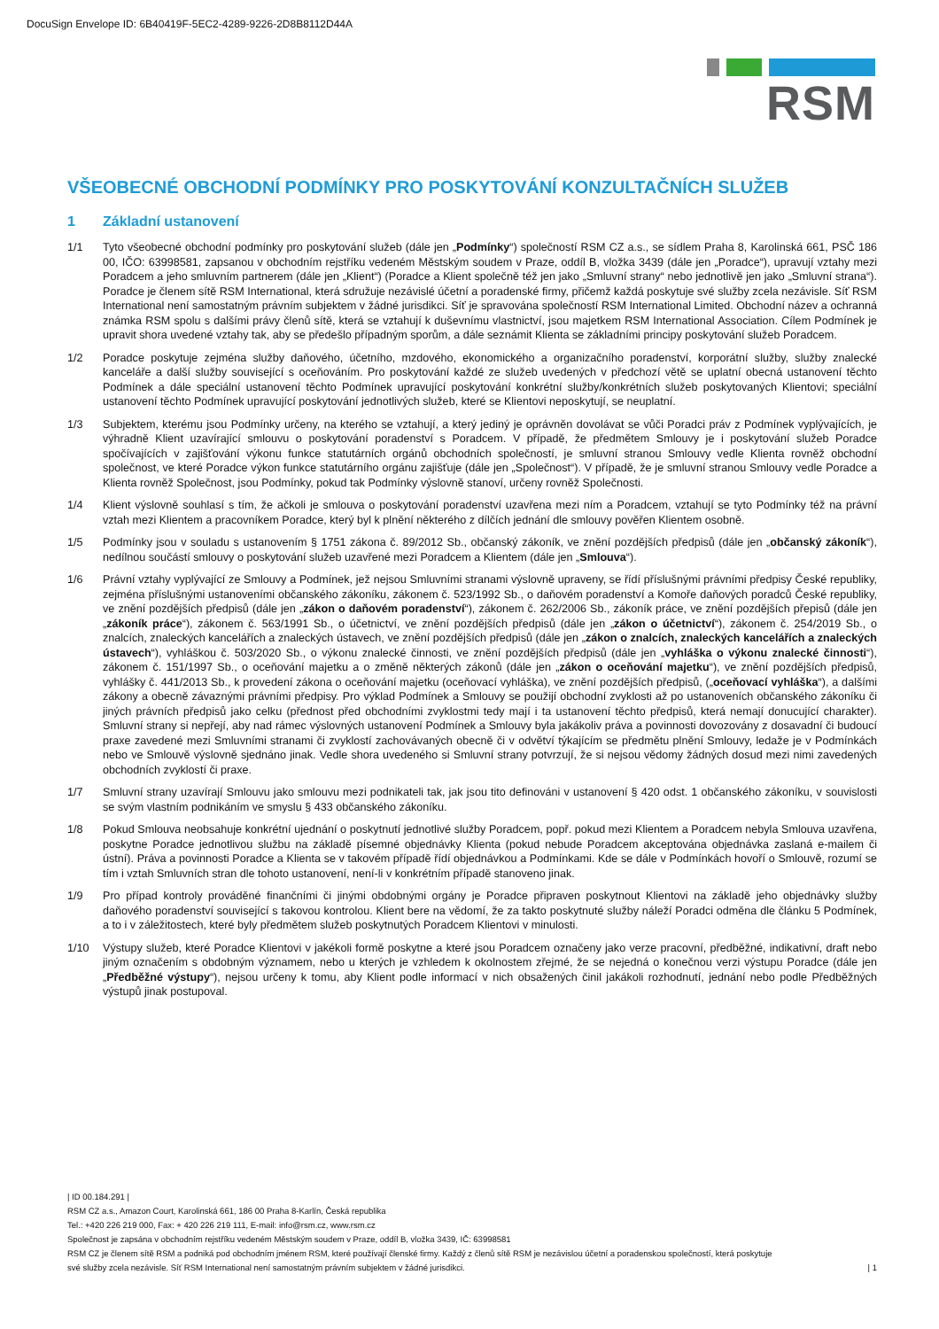DocuSign Envelope ID: 6B40419F-5EC2-4289-9226-2D8B8112D44A
RSM
VŠEOBECNÉ OBCHODNÍ PODMÍNKY PRO POSKYTOVÁNÍ KONZULTAČNÍCH SLUŽEB
1 Základní ustanovení
1/1 Tyto všeobecné obchodní podmínky pro poskytování služeb (dále jen „Podmínky“) společností RSM CZ a.s., se sídlem Praha 8, Karolinská 661, PSČ 186 00, IČO: 63998581, zapsanou v obchodním rejstříku vedeném Městským soudem v Praze, oddíl B, vložka 3439 (dále jen „Poradce“), upravují vztahy mezi Poradcem a jeho smluvním partnerem (dále jen „Klient“) (Poradce a Klient společně též jen jako „Smluvní strany“ nebo jednotlivě jen jako „Smluvní strana“). Poradce je členem sítě RSM International, která sdružuje nezávislé účetní a poradenské firmy, přičemž každá poskytuje své služby zcela nezávisle. Síť RSM International není samostatným právním subjektem v žádné jurisdikci. Síť je spravována společností RSM International Limited. Obchodní název a ochranná známka RSM spolu s dalšími právy členů sítě, která se vztahují k duševnímu vlastnictví, jsou majetkem RSM International Association. Cílem Podmínek je upravit shora uvedené vztahy tak, aby se předešlo případným sporům, a dále seznámit Klienta se základními principy poskytování služeb Poradcem.
1/2 Poradce poskytuje zejména služby daňového, účetního, mzdového, ekonomického a organizačního poradenství, korporátní služby, služby znalecké kanceláře a další služby související s oceňováním. Pro poskytování každé ze služeb uvedených v předchozí větě se uplatní obecná ustanovení těchto Podmínek a dále speciální ustanovení těchto Podmínek upravující poskytování konkrétní služby/konkrétních služeb poskytovaných Klientovi; speciální ustanovení těchto Podmínek upravující poskytování jednotlivých služeb, které se Klientovi neposkytují, se neuplatní.
1/3 Subjektem, kterému jsou Podmínky určeny, na kterého se vztahují, a který jediný je oprávněn dovolávat se vůči Poradci práv z Podmínek vyplývajících, je výhradně Klient uzavírající smlouvu o poskytování poradenství s Poradcem. V případě, že předmětem Smlouvy je i poskytování služeb Poradce spočívajících v zajišťování výkonu funkce statutárních orgánů obchodních společností, je smluvní stranou Smlouvy vedle Klienta rovněž obchodní společnost, ve které Poradce výkon funkce statutárního orgánu zajišťuje (dále jen „Společnost“). V případě, že je smluvní stranou Smlouvy vedle Poradce a Klienta rovněž Společnost, jsou Podmínky, pokud tak Podmínky výslovně stanoví, určeny rovněž Společnosti.
1/4 Klient výslovně souhlasí s tím, že ačkoli je smlouva o poskytování poradenství uzavřena mezi ním a Poradcem, vztahují se tyto Podmínky též na právní vztah mezi Klientem a pracovníkem Poradce, který byl k plnění některého z dílčích jednání dle smlouvy pověřen Klientem osobně.
1/5 Podmínky jsou v souladu s ustanovením § 1751 zákona č. 89/2012 Sb., občanský zákoník, ve znění pozdějších předpisů (dále jen „občanský zákoník“), nedílnou součástí smlouvy o poskytování služeb uzavřené mezi Poradcem a Klientem (dále jen „Smlouva“).
1/6 Právní vztahy vyplývající ze Smlouvy a Podmínek, jež nejsou Smluvními stranami výslovně upraveny, se řídí příslušnými právními předpisy České republiky, zejména příslušnými ustanoveními občanského zákoníku, zákonem č. 523/1992 Sb., o daňovém poradenství a Komoře daňových poradců České republiky, ve znění pozdějších předpisů (dále jen „zákon o daňovém poradenství“), zákonem č. 262/2006 Sb., zákoník práce, ve znění pozdějších přepisů (dále jen „zákoník práce“), zákonem č. 563/1991 Sb., o účetnictví, ve znění pozdějších předpisů (dále jen „zákon o účetnictví“), zákonem č. 254/2019 Sb., o znalcích, znaleckých kancelářích a znaleckých ústavech, ve znění pozdějších předpisů (dále jen „zákon o znalcích, znaleckých kancelářích a znaleckých ústavech“), vyhláškou č. 503/2020 Sb., o výkonu znalecké činnosti, ve znění pozdějších předpisů (dále jen „vyhláška o výkonu znalecké činnosti“), zákonem č. 151/1997 Sb., o oceňování majetku a o změně některých zákonů (dále jen „zákon o oceňování majetku“), ve znění pozdějších předpisů, vyhlášky č. 441/2013 Sb., k provedení zákona o oceňování majetku (oceňovací vyhláška), ve znění pozdějších předpisů, („oceňovací vyhláška“), a dalšími zákony a obecně závaznými právními předpisy. Pro výklad Podmínek a Smlouvy se použijí obchodní zvyklosti až po ustanoveních občanského zákoníku či jiných právních předpisů jako celku (přednost před obchodními zvyklostmi tedy mají i ta ustanovení těchto předpisů, která nemají donucující charakter). Smluvní strany si nepřejí, aby nad rámec výslovných ustanovení Podmínek a Smlouvy byla jakákoliv práva a povinnosti dovozovány z dosavadní či budoucí praxe zavedené mezi Smluvními stranami či zvyklostí zachovávaných obecně či v odvětví týkajícím se předmětu plnění Smlouvy, ledaže je v Podmínkách nebo ve Smlouvě výslovně sjednáno jinak. Vedle shora uvedeného si Smluvní strany potvrzují, že si nejsou vědomy žádných dosud mezi nimi zavedených obchodních zvyklostí či praxe.
1/7 Smluvní strany uzavírají Smlouvu jako smlouvu mezi podnikateli tak, jak jsou tito definováni v ustanovení § 420 odst. 1 občanského zákoníku, v souvislosti se svým vlastním podnikáním ve smyslu § 433 občanského zákoníku.
1/8 Pokud Smlouva neobsahuje konkrétní ujednání o poskytnutí jednotlivé služby Poradcem, popř. pokud mezi Klientem a Poradcem nebyla Smlouva uzavřena, poskytne Poradce jednotlivou službu na základě písemné objednávky Klienta (pokud nebude Poradcem akceptována objednávka zaslaná e-mailem či ústní). Práva a povinnosti Poradce a Klienta se v takovém případě řídí objednávkou a Podmínkami. Kde se dále v Podmínkách hovoří o Smlouvě, rozumí se tím i vztah Smluvních stran dle tohoto ustanovení, není-li v konkrétním případě stanoveno jinak.
1/9 Pro případ kontroly prováděné finančními či jinými obdobnými orgány je Poradce připraven poskytnout Klientovi na základě jeho objednávky služby daňového poradenství související s takovou kontrolou. Klient bere na vědomí, že za takto poskytnuté služby náleží Poradci odměna dle článku 5 Podmínek, a to i v záležitostech, které byly předmětem služeb poskytnutých Poradcem Klientovi v minulosti.
1/10 Výstupy služeb, které Poradce Klientovi v jakékoli formě poskytne a které jsou Poradcem označeny jako verze pracovní, předběžné, indikativní, draft nebo jiným označením s obdobným významem, nebo u kterých je vzhledem k okolnostem zřejmé, že se nejedná o konečnou verzi výstupu Poradce (dále jen „Předběžné výstupy“), nejsou určeny k tomu, aby Klient podle informací v nich obsažených činil jakákoli rozhodnutí, jednání nebo podle Předběžných výstupů jinak postupoval.
| ID 00.184.291 |
RSM CZ a.s., Amazon Court, Karolinská 661, 186 00 Praha 8-Karlín, Česká republika
Tel.: +420 226 219 000, Fax: + 420 226 219 111, E-mail: info@rsm.cz, www.rsm.cz
Společnost je zapsána v obchodním rejstříku vedeném Městským soudem v Praze, oddíl B, vložka 3439, IČ: 63998581
RSM CZ je členem sítě RSM a podniká pod obchodním jménem RSM, které používají členské firmy. Každý z členů sítě RSM je nezávislou účetní a poradenskou společností, která poskytuje
své služby zcela nezávisle. Síť RSM International není samostatným právním subjektem v žádné jurisdikci. | 1